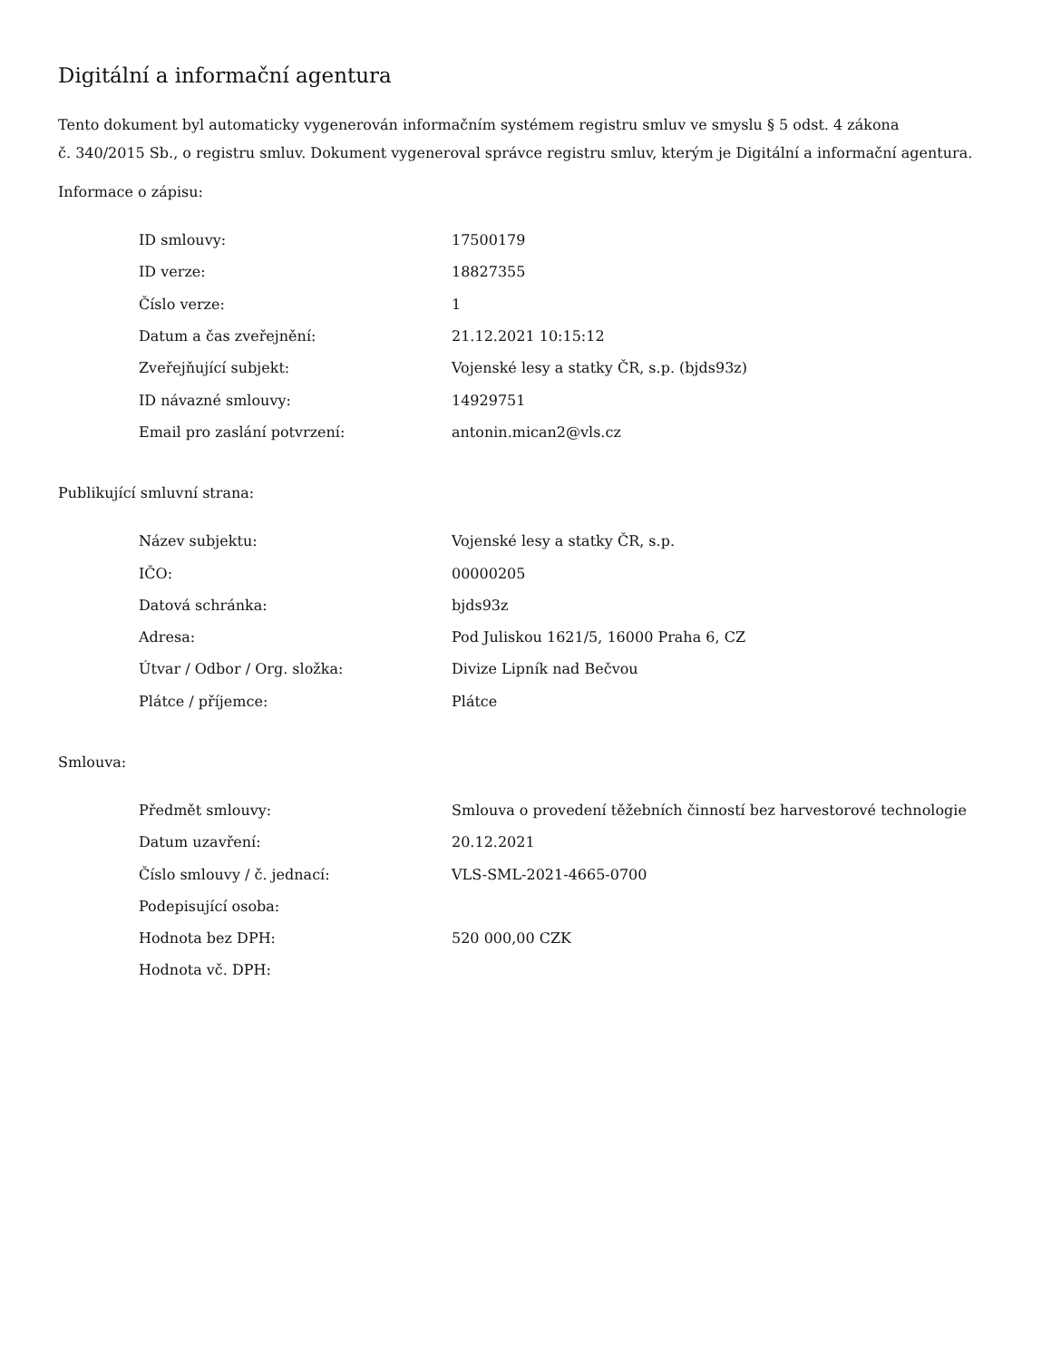Digitální a informační agentura
Tento dokument byl automaticky vygenerován informačním systémem registru smluv ve smyslu § 5 odst. 4 zákona
č. 340/2015 Sb., o registru smluv. Dokument vygeneroval správce registru smluv, kterým je Digitální a informační agentura.
Informace o zápisu:
| ID smlouvy: | 17500179 |
| ID verze: | 18827355 |
| Číslo verze: | 1 |
| Datum a čas zveřejnění: | 21.12.2021 10:15:12 |
| Zveřejňující subjekt: | Vojenské lesy a statky ČR, s.p. (bjds93z) |
| ID návazné smlouvy: | 14929751 |
| Email pro zaslání potvrzení: | antonin.mican2@vls.cz |
Publikující smluvní strana:
| Název subjektu: | Vojenské lesy a statky ČR, s.p. |
| IČO: | 00000205 |
| Datová schránka: | bjds93z |
| Adresa: | Pod Juliskou 1621/5, 16000 Praha 6, CZ |
| Útvar / Odbor / Org. složka: | Divize Lipník nad Bečvou |
| Plátce / příjemce: | Plátce |
Smlouva:
| Předmět smlouvy: | Smlouva o provedení těžebních činností bez harvestorové technologie |
| Datum uzavření: | 20.12.2021 |
| Číslo smlouvy / č. jednací: | VLS-SML-2021-4665-0700 |
| Podepisující osoba: | |
| Hodnota bez DPH: | 520 000,00 CZK |
| Hodnota vč. DPH: | |